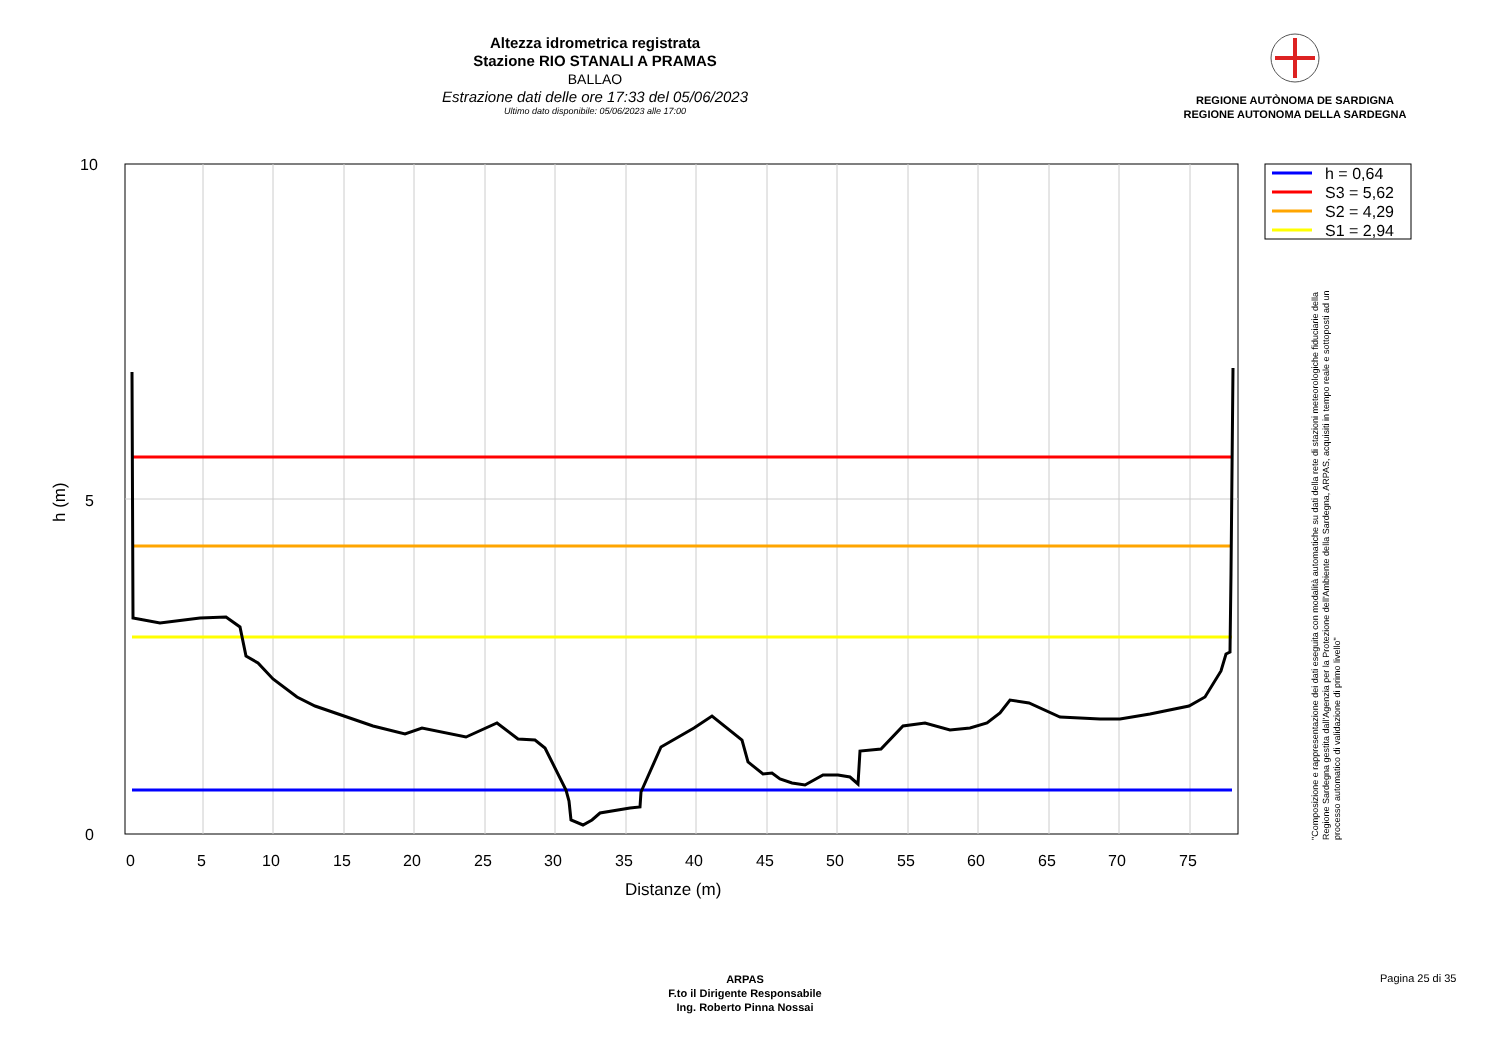Altezza idrometrica registrata
Stazione RIO STANALI A PRAMAS
BALLAO
Estrazione dati delle ore 17:33 del 05/06/2023
Ultimo dato disponibile: 05/06/2023 alle 17:00
REGIONE AUTÒNOMA DE SARDIGNA
REGIONE AUTONOMA DELLA SARDEGNA
10
5
0
0
5
10
15
20
25
30
35
40
45
50
55
60
65
70
75
Distanze (m)
h (m)
h = 0,64
S3 = 5,62
S2 = 4,29
S1 = 2,94
"Composizione e rappresentazione dei dati eseguita con modalità automatiche su dati della rete di stazioni meteorologiche fiduciarie della Regione Sardegna gestita dall'Agenzia per la Protezione dell'Ambiente della Sardegna, ARPAS, acquisiti in tempo reale e sottoposti ad un processo automatico di validazione di primo livello"
ARPAS
F.to il Dirigente Responsabile
Ing. Roberto Pinna Nossai
Pagina 25 di 35